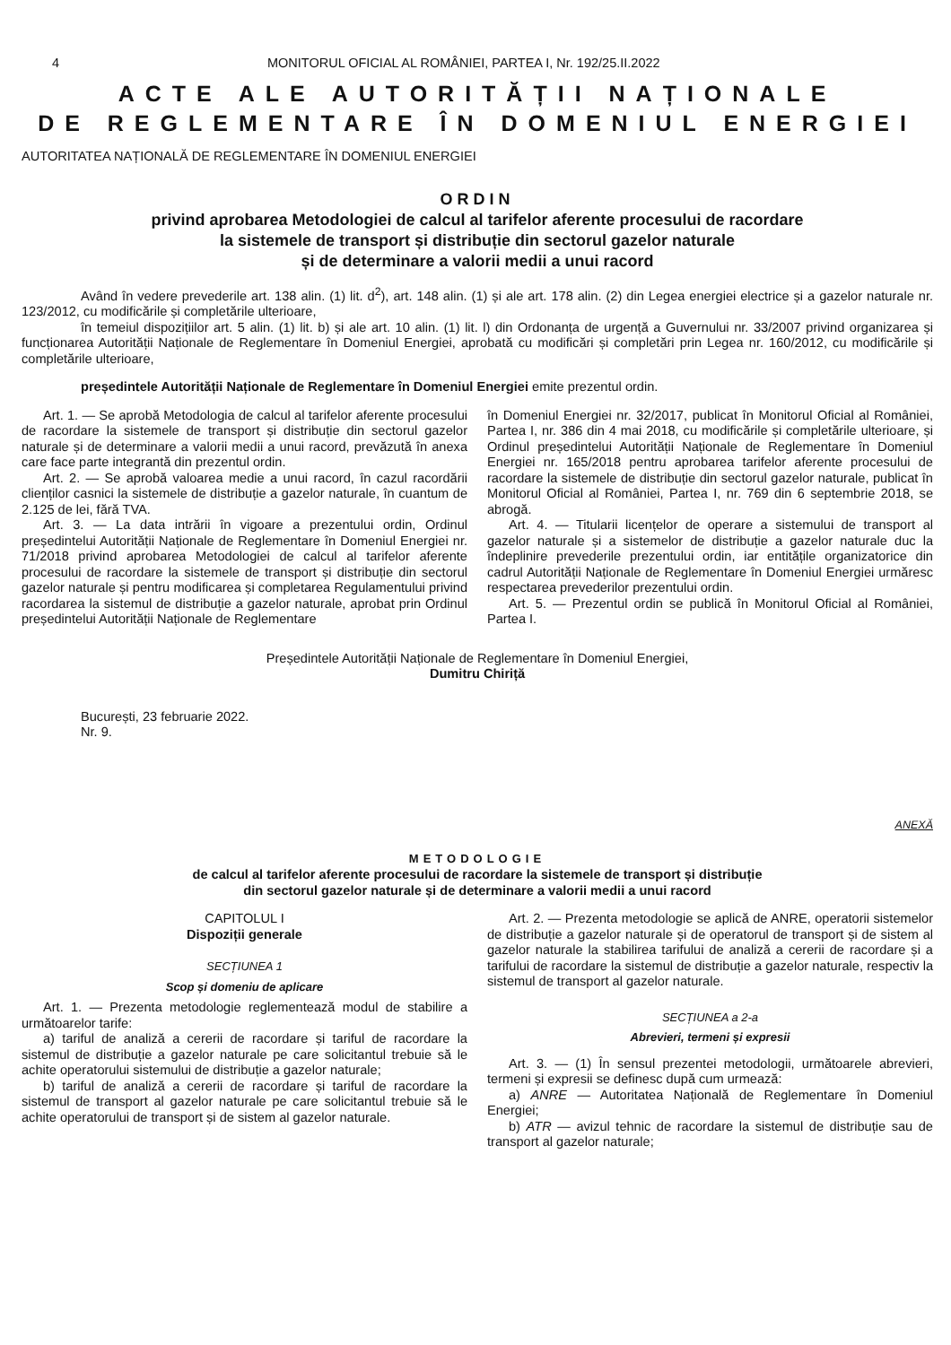4 MONITORUL OFICIAL AL ROMÂNIEI, PARTEA I, Nr. 192/25.II.2022
ACTE ALE AUTORITĂȚII NAȚIONALE
DE REGLEMENTARE ÎN DOMENIUL ENERGIEI
AUTORITATEA NAȚIONALĂ DE REGLEMENTARE ÎN DOMENIUL ENERGIEI
ORDIN
privind aprobarea Metodologiei de calcul al tarifelor aferente procesului de racordare
la sistemele de transport și distribuție din sectorul gazelor naturale
și de determinare a valorii medii a unui racord
Având în vedere prevederile art. 138 alin. (1) lit. d<sup>2</sup>), art. 148 alin. (1) și ale art. 178 alin. (2) din Legea energiei electrice și a gazelor naturale nr. 123/2012, cu modificările și completările ulterioare,
în temeiul dispozițiilor art. 5 alin. (1) lit. b) și ale art. 10 alin. (1) lit. l) din Ordonanța de urgență a Guvernului nr. 33/2007 privind organizarea și funcționarea Autorității Naționale de Reglementare în Domeniul Energiei, aprobată cu modificări și completări prin Legea nr. 160/2012, cu modificările și completările ulterioare,
președintele Autorității Naționale de Reglementare în Domeniul Energiei emite prezentul ordin.
Art. 1. — Se aprobă Metodologia de calcul al tarifelor aferente procesului de racordare la sistemele de transport și distribuție din sectorul gazelor naturale și de determinare a valorii medii a unui racord, prevăzută în anexa care face parte integrantă din prezentul ordin.
Art. 2. — Se aprobă valoarea medie a unui racord, în cazul racordării clienților casnici la sistemele de distribuție a gazelor naturale, în cuantum de 2.125 de lei, fără TVA.
Art. 3. — La data intrării în vigoare a prezentului ordin, Ordinul președintelui Autorității Naționale de Reglementare în Domeniul Energiei nr. 71/2018 privind aprobarea Metodologiei de calcul al tarifelor aferente procesului de racordare la sistemele de transport și distribuție din sectorul gazelor naturale și pentru modificarea și completarea Regulamentului privind racordarea la sistemul de distribuție a gazelor naturale, aprobat prin Ordinul președintelui Autorității Naționale de Reglementare
în Domeniul Energiei nr. 32/2017, publicat în Monitorul Oficial al României, Partea I, nr. 386 din 4 mai 2018, cu modificările și completările ulterioare, și Ordinul președintelui Autorității Naționale de Reglementare în Domeniul Energiei nr. 165/2018 pentru aprobarea tarifelor aferente procesului de racordare la sistemele de distribuție din sectorul gazelor naturale, publicat în Monitorul Oficial al României, Partea I, nr. 769 din 6 septembrie 2018, se abrogă.
Art. 4. — Titularii licențelor de operare a sistemului de transport al gazelor naturale și a sistemelor de distribuție a gazelor naturale duc la îndeplinire prevederile prezentului ordin, iar entitățile organizatorice din cadrul Autorității Naționale de Reglementare în Domeniul Energiei urmăresc respectarea prevederilor prezentului ordin.
Art. 5. — Prezentul ordin se publică în Monitorul Oficial al României, Partea I.
Președintele Autorității Naționale de Reglementare în Domeniul Energiei,
Dumitru Chiriță
București, 23 februarie 2022.
Nr. 9.
ANEXĂ
METODOLOGIE
de calcul al tarifelor aferente procesului de racordare la sistemele de transport și distribuție
din sectorul gazelor naturale și de determinare a valorii medii a unui racord
CAPITOLUL I
Dispoziții generale
SECȚIUNEA 1
Scop și domeniu de aplicare
Art. 1. — Prezenta metodologie reglementează modul de stabilire a următoarelor tarife:
a) tariful de analiză a cererii de racordare și tariful de racordare la sistemul de distribuție a gazelor naturale pe care solicitantul trebuie să le achite operatorului sistemului de distribuție a gazelor naturale;
b) tariful de analiză a cererii de racordare și tariful de racordare la sistemul de transport al gazelor naturale pe care solicitantul trebuie să le achite operatorului de transport și de sistem al gazelor naturale.
Art. 2. — Prezenta metodologie se aplică de ANRE, operatorii sistemelor de distribuție a gazelor naturale și de operatorul de transport și de sistem al gazelor naturale la stabilirea tarifului de analiză a cererii de racordare și a tarifului de racordare la sistemul de distribuție a gazelor naturale, respectiv la sistemul de transport al gazelor naturale.
SECȚIUNEA a 2-a
Abrevieri, termeni și expresii
Art. 3. — (1) În sensul prezentei metodologii, următoarele abrevieri, termeni și expresii se definesc după cum urmează:
a) ANRE — Autoritatea Națională de Reglementare în Domeniul Energiei;
b) ATR — avizul tehnic de racordare la sistemul de distribuție sau de transport al gazelor naturale;